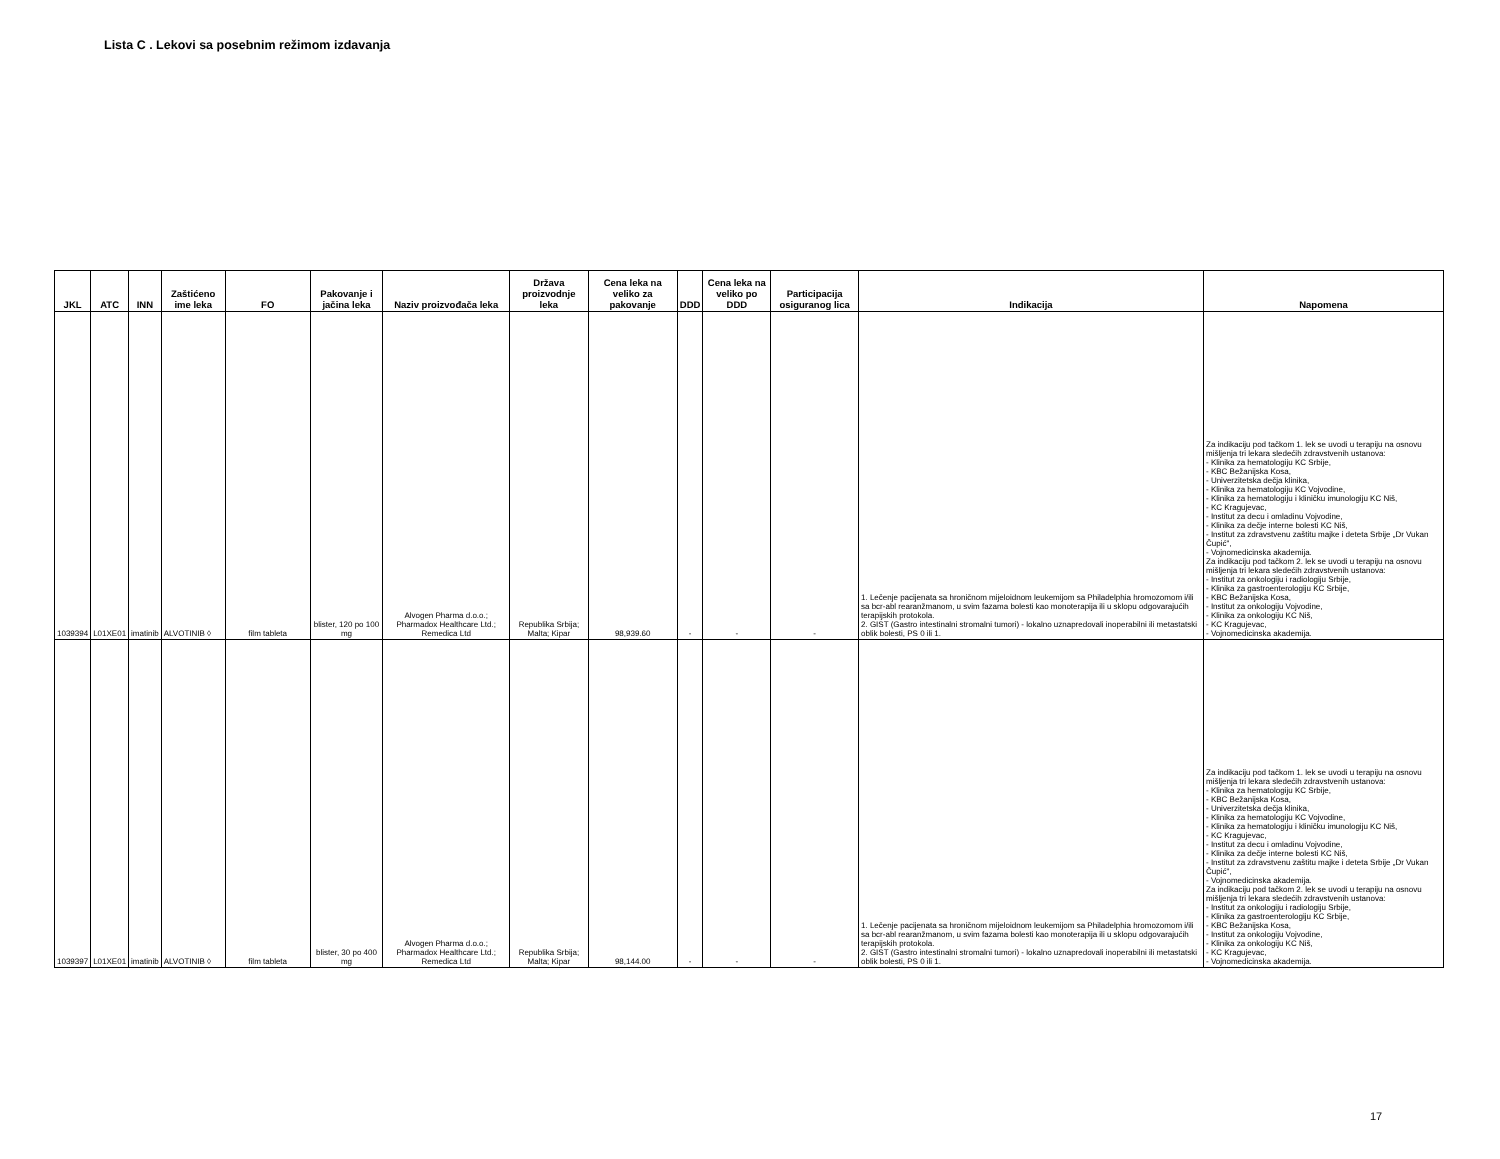Lista C . Lekovi sa posebnim režimom izdavanja
| JKL | ATC | INN | Zaštićeno ime leka | FO | Pakovanje i jačina leka | Naziv proizvođača leka | Država proizvodnje leka | Cena leka na veliko za pakovanje | DDD | Cena leka na veliko po DDD | Participacija osiguranog lica | Indikacija | Napomena |
| --- | --- | --- | --- | --- | --- | --- | --- | --- | --- | --- | --- | --- | --- |
| 1039394 | L01XE01 | imatinib | ALVOTINIB ◊ | film tableta | blister, 120 po 100 mg | Alvogen Pharma d.o.o.; Pharmadox Healthcare Ltd.; Remedica Ltd | Republika Srbija; Malta; Kipar | 98,939.60 | - | - | - | 1. Lečenje pacijenata sa hroničnom mijeloidnom leukemijom sa Philadelphia hromozomom i/ili sa bcr-abl rearanžmanom, u svim fazama bolesti kao monoterapija ili u sklopu odgovarajućih terapijskih protokola. 2. GIST (Gastro intestinalni stromalni tumori) - lokalno uznapredovali inoperabilni ili metastatski oblik bolesti, PS 0 ili 1. | Za indikaciju pod tačkom 1. lek se uvodi u terapiju na osnovu mišljenja tri lekara sledećih zdravstvenih ustanova: - Klinika za hematologiju KC Srbije, - KBC Bežanijska Kosa, - Univerzitetska dečja klinika, - Klinika za hematologiju KC Vojvodine, - Klinika za hematologiju i kliničku imunologiju KC Niš, - KC Kragujevac, - Institut za decu i omladinu Vojvodine, - Klinika za dečje interne bolesti KC Niš, - Institut za zdravstvenu zaštitu majke i deteta Srbije „Dr Vukan Čupić", - Vojnomedicinska akademija. Za indikaciju pod tačkom 2. lek se uvodi u terapiju na osnovu mišljenja tri lekara sledećih zdravstvenih ustanova: - Institut za onkologiju i radiologiju Srbije, - Klinika za gastroenterologiju KC Srbije, - KBC Bežanijska Kosa, - Institut za onkologiju Vojvodine, - Klinika za onkologiju KC Niš, - KC Kragujevac, - Vojnomedicinska akademija. |
| 1039397 | L01XE01 | imatinib | ALVOTINIB ◊ | film tableta | blister, 30 po 400 mg | Alvogen Pharma d.o.o.; Pharmadox Healthcare Ltd.; Remedica Ltd | Republika Srbija; Malta; Kipar | 98,144.00 | - | - | - | 1. Lečenje pacijenata sa hroničnom mijeloidnom leukemijom sa Philadelphia hromozomom i/ili sa bcr-abl rearanžmanom, u svim fazama bolesti kao monoterapija ili u sklopu odgovarajućih terapijskih protokola. 2. GIST (Gastro intestinalni stromalni tumori) - lokalno uznapredovali inoperabilni ili metastatski oblik bolesti, PS 0 ili 1. | Za indikaciju pod tačkom 1. lek se uvodi u terapiju na osnovu mišljenja tri lekara sledećih zdravstvenih ustanova: - Klinika za hematologiju KC Srbije, - KBC Bežanijska Kosa, - Univerzitetska dečja klinika, - Klinika za hematologiju KC Vojvodine, - Klinika za hematologiju i kliničku imunologiju KC Niš, - KC Kragujevac, - Institut za decu i omladinu Vojvodine, - Klinika za dečje interne bolesti KC Niš, - Institut za zdravstvenu zaštitu majke i deteta Srbije „Dr Vukan Čupić", - Vojnomedicinska akademija. Za indikaciju pod tačkom 2. lek se uvodi u terapiju na osnovu mišljenja tri lekara sledećih zdravstvenih ustanova: - Institut za onkologiju i radiologiju Srbije, - Klinika za gastroenterologiju KC Srbije, - KBC Bežanijska Kosa, - Institut za onkologiju Vojvodine, - Klinika za onkologiju KC Niš, - KC Kragujevac, - Vojnomedicinska akademija. |
17